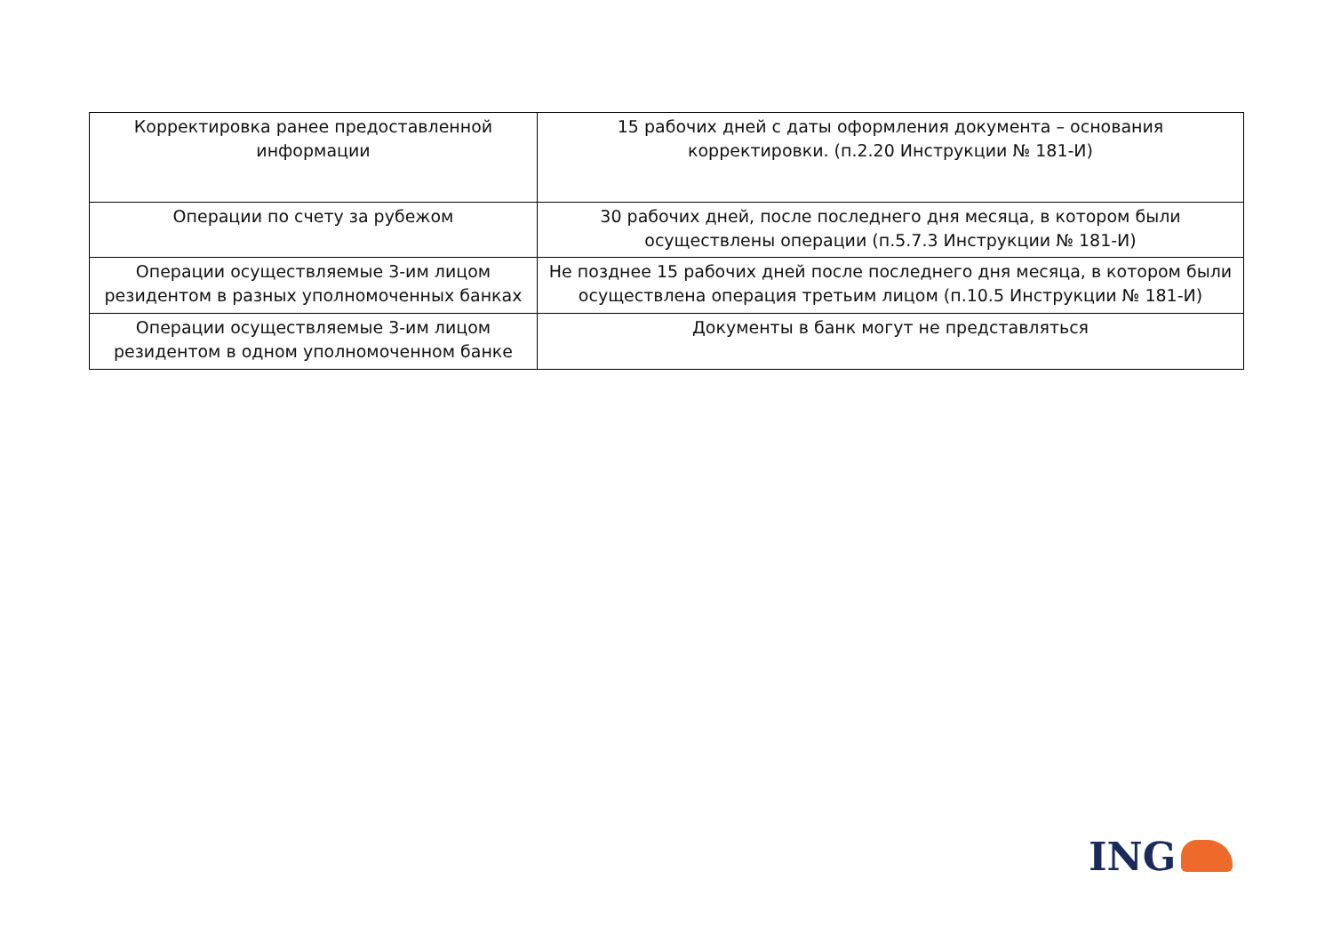| Корректировка ранее предоставленной информации | 15 рабочих дней с даты оформления документа – основания корректировки. (п.2.20 Инструкции № 181-И) |
| Операции по счету за рубежом | 30 рабочих дней, после последнего дня месяца, в котором были осуществлены операции (п.5.7.3 Инструкции № 181-И) |
| Операции осуществляемые 3-им лицом резидентом в разных уполномоченных банках | Не позднее 15 рабочих дней после последнего дня месяца, в котором были осуществлена операция третьим лицом (п.10.5 Инструкции № 181-И) |
| Операции осуществляемые 3-им лицом резидентом в одном уполномоченном банке | Документы в банк могут не представляться |
ING